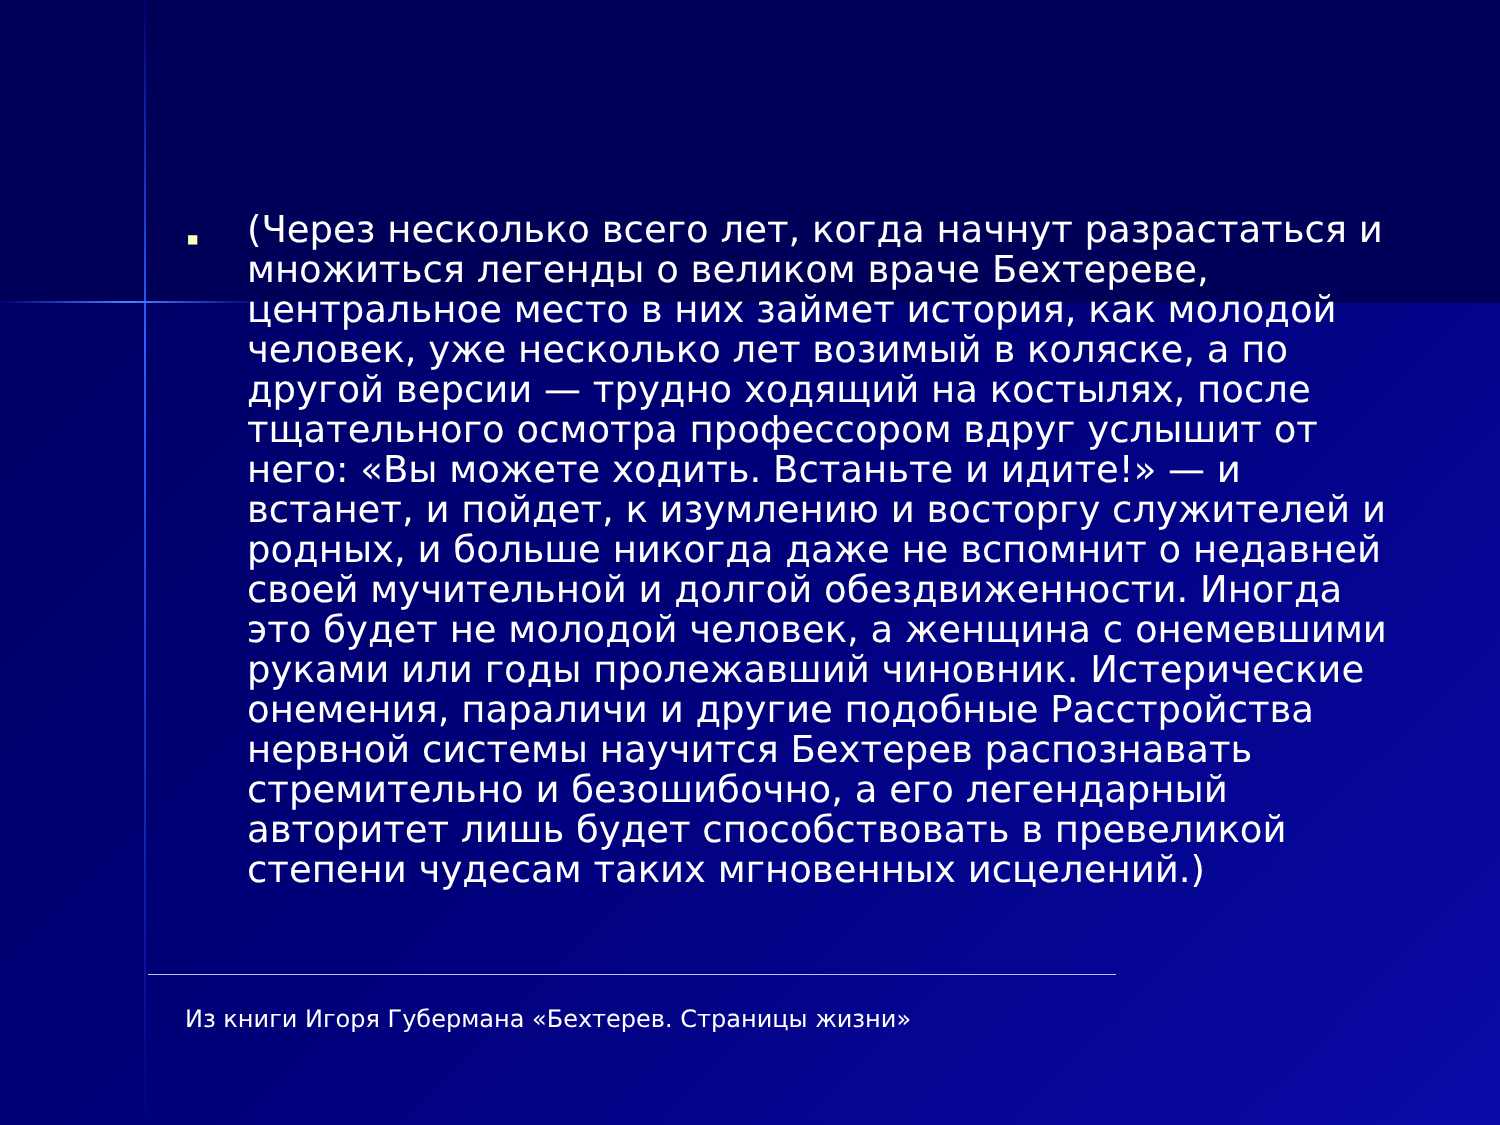■
(Через несколько всего лет, когда начнут разрастаться и множиться легенды о великом враче Бехтереве, центральное место в них займет история, как молодой человек, уже несколько лет возимый в коляске, а по другой версии — трудно ходящий на костылях, после тщательного осмотра профессором вдруг услышит от него: «Вы можете ходить. Встаньте и идите!» — и встанет, и пойдет, к изумлению и восторгу служителей и родных, и больше никогда даже не вспомнит о недавней своей мучительной и долгой обездвиженности. Иногда это будет не молодой человек, а женщина с онемевшими руками или годы пролежавший чиновник. Истерические онемения, параличи и другие подобные Расстройства нервной системы научится Бехтерев распознавать стремительно и безошибочно, а его легендарный авторитет лишь будет способствовать в превеликой степени чудесам таких мгновенных исцелений.)
Из книги Игоря Губермана «Бехтерев. Страницы жизни»